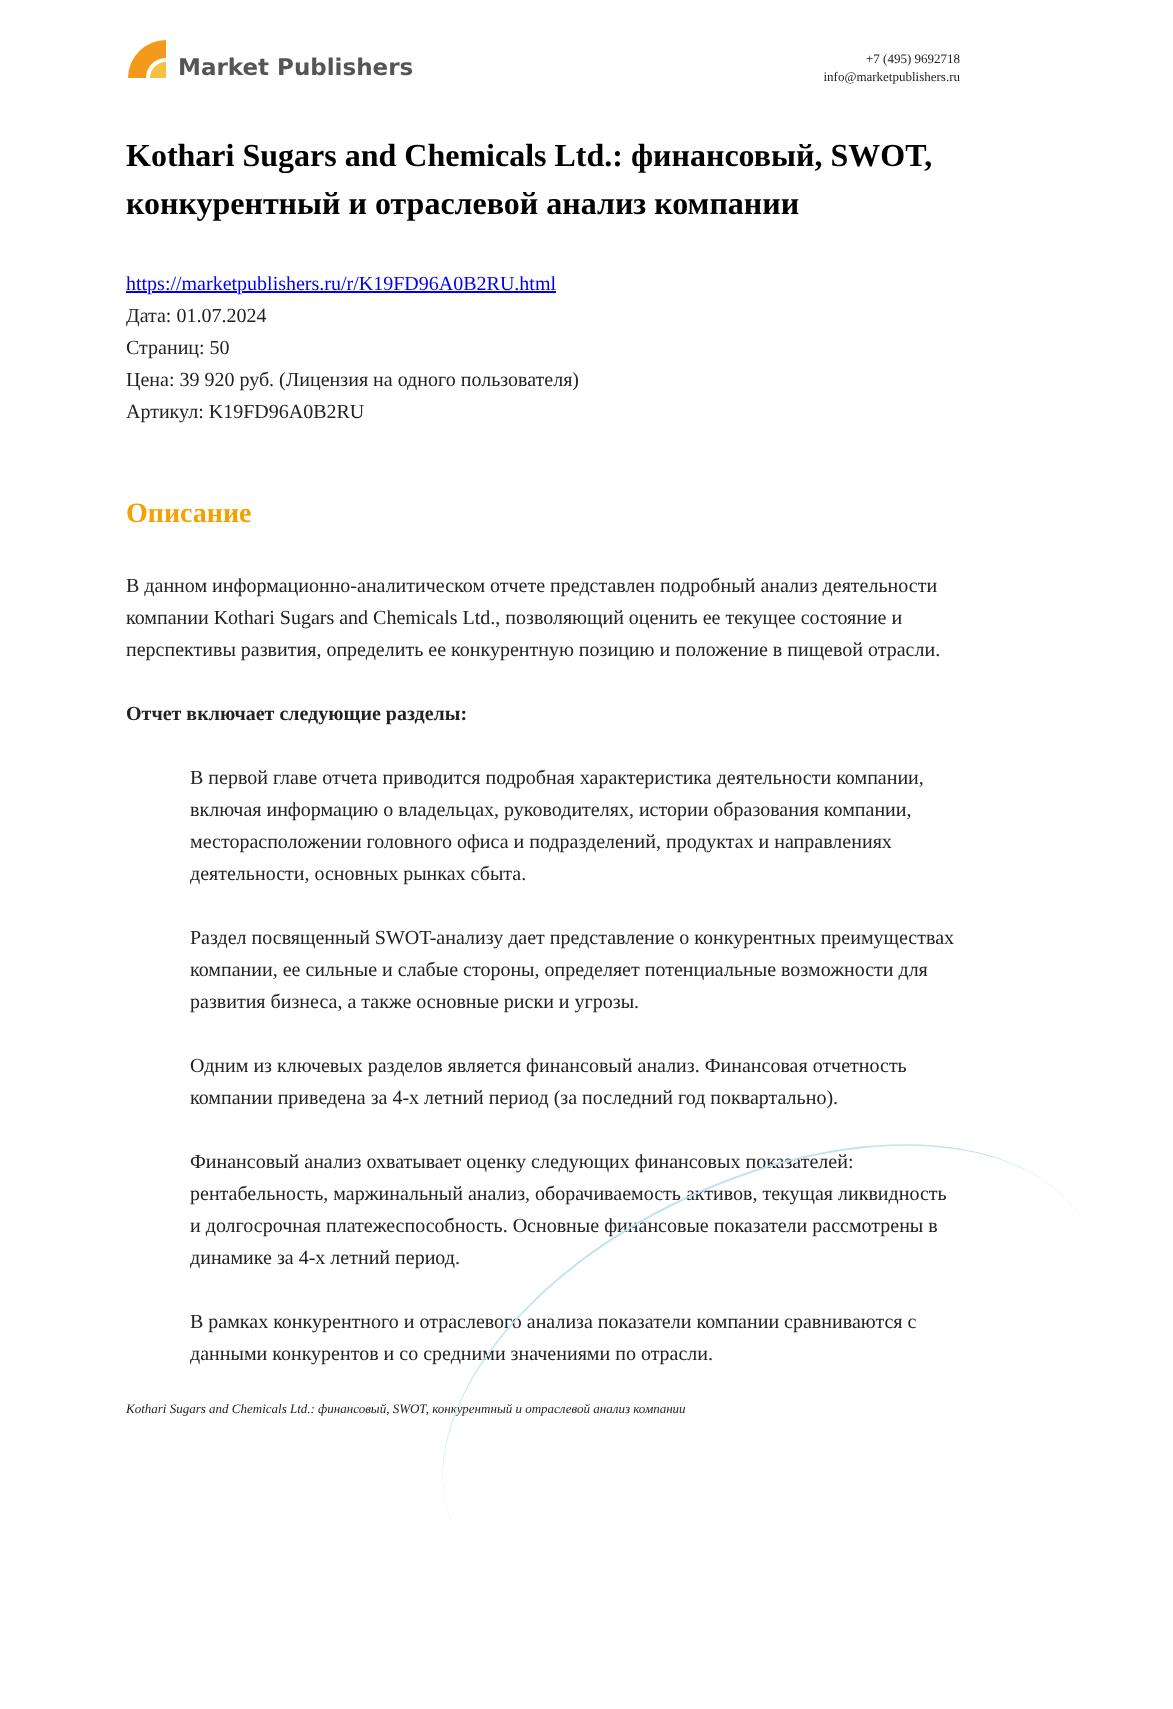Market Publishers
+7 (495) 9692718
info@marketpublishers.ru
Kothari Sugars and Chemicals Ltd.: финансовый, SWOT, конкурентный и отраслевой анализ компании
https://marketpublishers.ru/r/K19FD96A0B2RU.html
Дата: 01.07.2024
Страниц: 50
Цена: 39 920 руб. (Лицензия на одного пользователя)
Артикул: K19FD96A0B2RU
Описание
В данном информационно-аналитическом отчете представлен подробный анализ деятельности компании Kothari Sugars and Chemicals Ltd., позволяющий оценить ее текущее состояние и перспективы развития, определить ее конкурентную позицию и положение в пищевой отрасли.
Отчет включает следующие разделы:
В первой главе отчета приводится подробная характеристика деятельности компании, включая информацию о владельцах, руководителях, истории образования компании, месторасположении головного офиса и подразделений, продуктах и направлениях деятельности, основных рынках сбыта.
Раздел посвященный SWOT-анализу дает представление о конкурентных преимуществах компании, ее сильные и слабые стороны, определяет потенциальные возможности для развития бизнеса, а также основные риски и угрозы.
Одним из ключевых разделов является финансовый анализ. Финансовая отчетность компании приведена за 4-х летний период (за последний год поквартально).
Финансовый анализ охватывает оценку следующих финансовых показателей: рентабельность, маржинальный анализ, оборачиваемость активов, текущая ликвидность и долгосрочная платежеспособность. Основные финансовые показатели рассмотрены в динамике за 4-х летний период.
В рамках конкурентного и отраслевого анализа показатели компании сравниваются с данными конкурентов и со средними значениями по отрасли.
Kothari Sugars and Chemicals Ltd.: финансовый, SWOT, конкурентный и отраслевой анализ компании